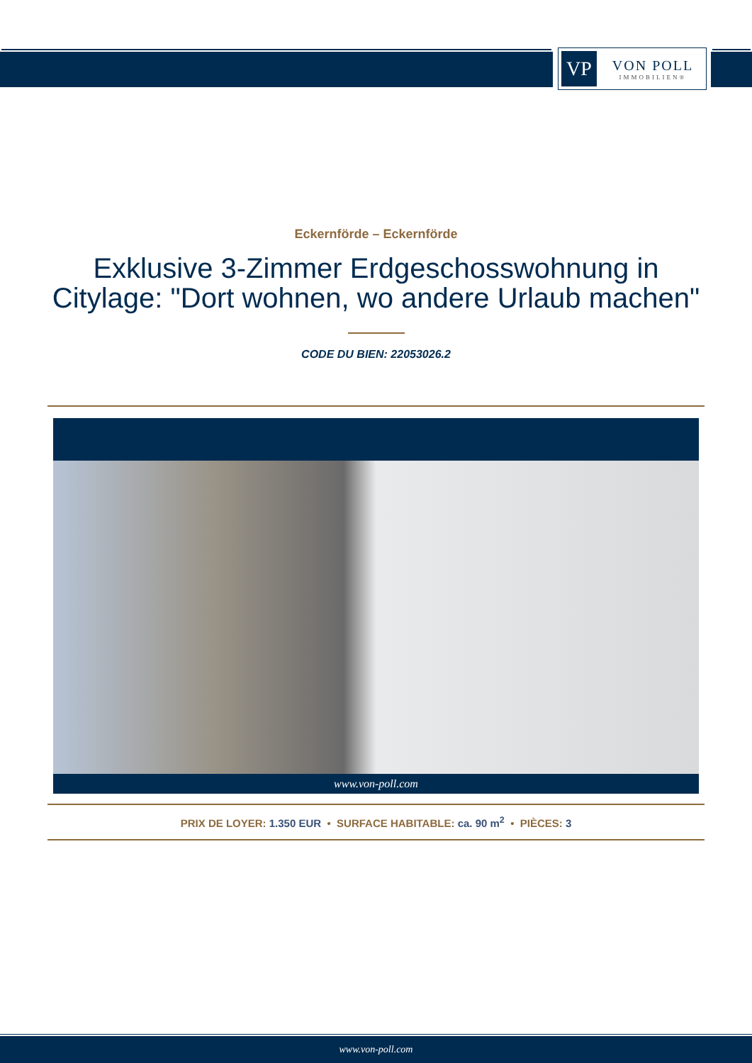VP
VON POLL
IMMOBILIEN®
Eckernförde – Eckernförde
Exklusive 3-Zimmer Erdgeschosswohnung in Citylage: "Dort wohnen, wo andere Urlaub machen"
CODE DU BIEN: 22053026.2
www.von-poll.com
PRIX DE LOYER: 1.350 EUR • SURFACE HABITABLE: ca. 90 m<sup>2</sup> • PIÈCES: 3
www.von-poll.com